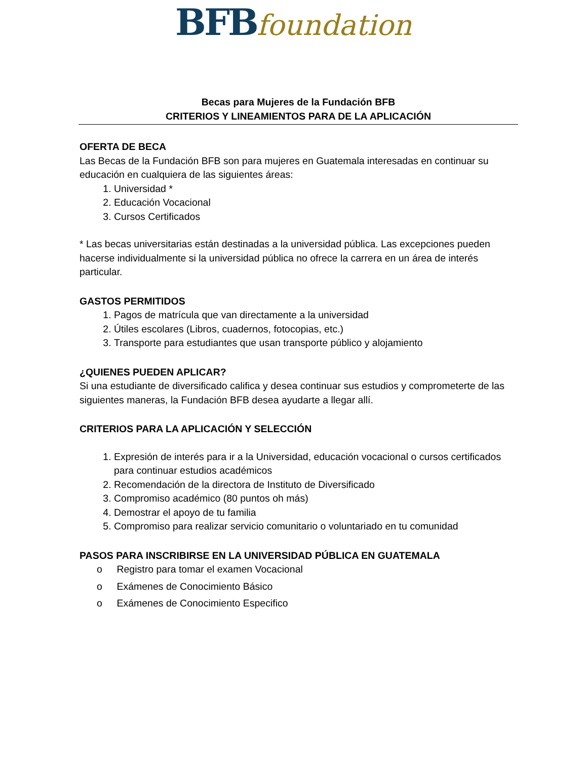BFB foundation
Becas para Mujeres de la Fundación BFB
CRITERIOS Y LINEAMIENTOS PARA DE LA APLICACIÓN
OFERTA DE BECA
Las Becas de la Fundación BFB son para mujeres en Guatemala interesadas en continuar su educación en cualquiera de las siguientes áreas:
1. Universidad *
2. Educación Vocacional
3. Cursos Certificados
* Las becas universitarias están destinadas a la universidad pública. Las excepciones pueden hacerse individualmente si la universidad pública no ofrece la carrera en un área de interés particular.
GASTOS PERMITIDOS
1. Pagos de matrícula que van directamente a la universidad
2. Útiles escolares (Libros, cuadernos, fotocopias, etc.)
3. Transporte para estudiantes que usan transporte público y alojamiento
¿QUIENES PUEDEN APLICAR?
Si una estudiante de diversificado califica y desea continuar sus estudios y comprometerte de las siguientes maneras, la Fundación BFB desea ayudarte a llegar allí.
CRITERIOS PARA LA APLICACIÓN Y SELECCIÓN
1. Expresión de interés para ir a la Universidad, educación vocacional o cursos certificados para continuar estudios académicos
2. Recomendación de la directora de Instituto de Diversificado
3. Compromiso académico (80 puntos oh más)
4. Demostrar el apoyo de tu familia
5. Compromiso para realizar servicio comunitario o voluntariado en tu comunidad
PASOS PARA INSCRIBIRSE EN LA UNIVERSIDAD PÚBLICA EN GUATEMALA
o Registro para tomar el examen Vocacional
o Exámenes de Conocimiento Básico
o Exámenes de Conocimiento Especifico